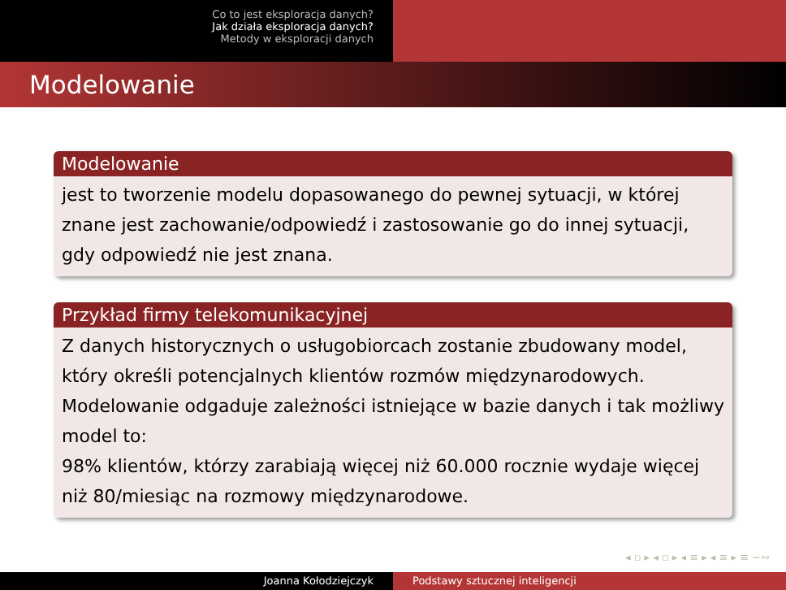Co to jest eksploracja danych?
Jak działa eksploracja danych?
Metody w eksploracji danych
Modelowanie
Modelowanie
jest to tworzenie modelu dopasowanego do pewnej sytuacji, w której znane jest zachowanie/odpowiedź i zastosowanie go do innej sytuacji, gdy odpowiedź nie jest znana.
Przykład firmy telekomunikacyjnej
Z danych historycznych o usługobiorcach zostanie zbudowany model, który określi potencjalnych klientów rozmów międzynarodowych. Modelowanie odgaduje zależności istniejące w bazie danych i tak możliwy model to:
98% klientów, którzy zarabiają więcej niż 60.000 rocznie wydaje więcej niż 80/miesiąc na rozmowy międzynarodowe.
◂ ▫ ▸ ◂ ▫ ▸ ◂ ≡ ▸ ◂ ≡ ▸ ≡ ∽∾
Joanna Kołodziejczyk Podstawy sztucznej inteligencji